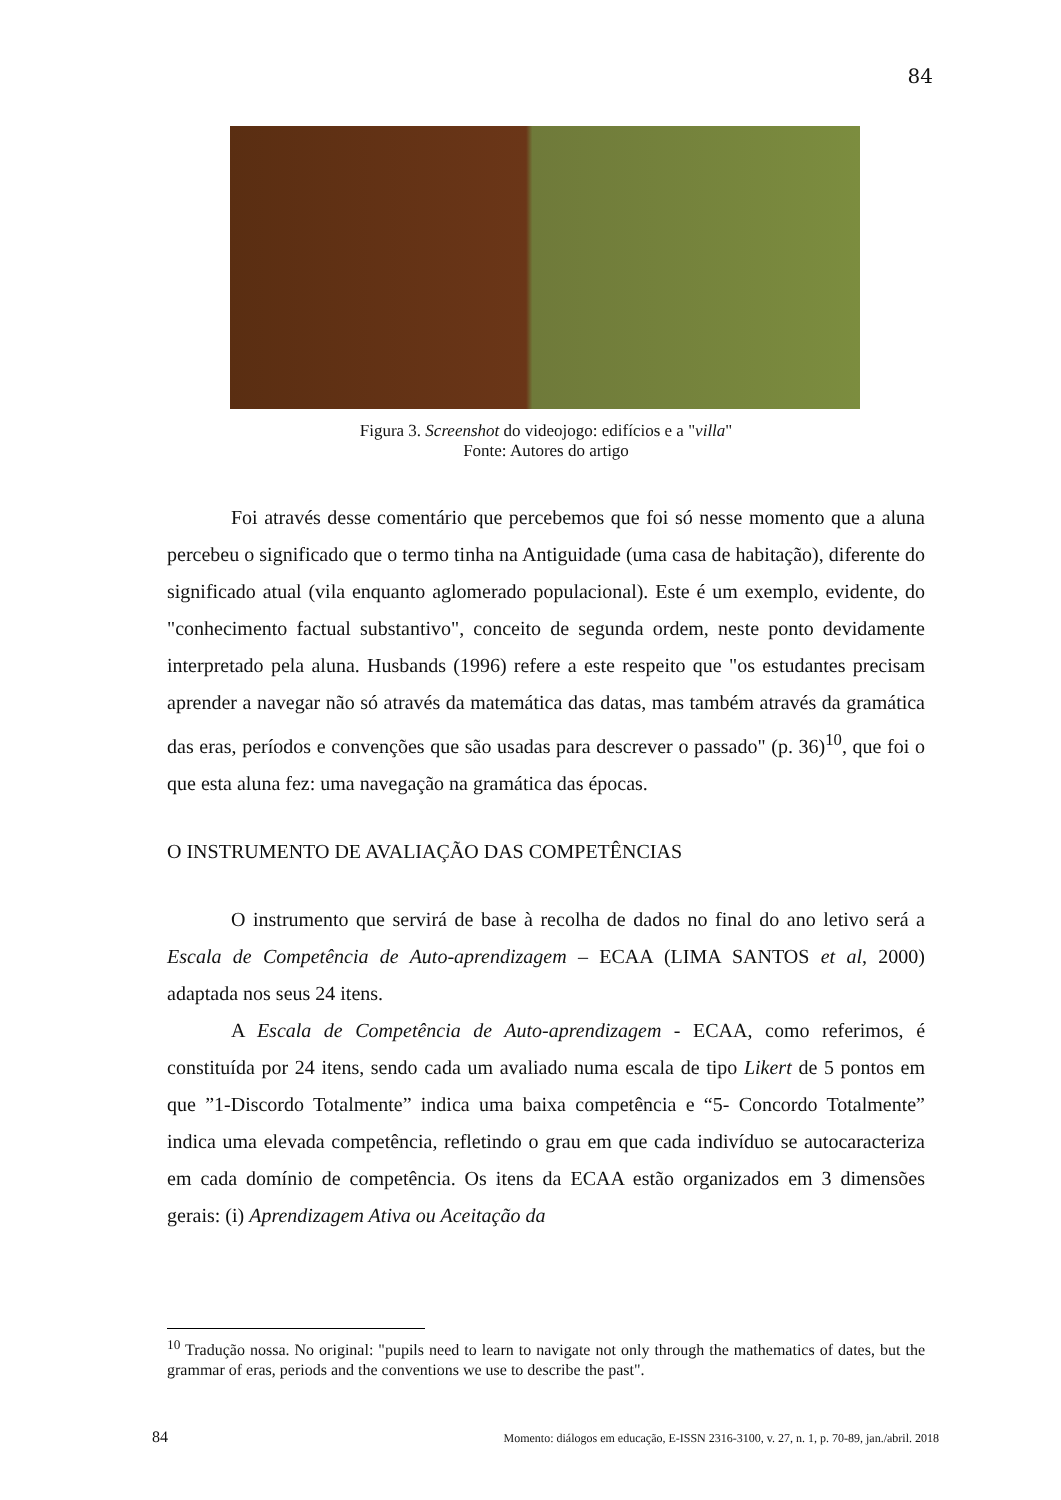84
Figura 3. Screenshot do videojogo: edifícios e a "villa"
Fonte: Autores do artigo
Foi através desse comentário que percebemos que foi só nesse momento que a aluna percebeu o significado que o termo tinha na Antiguidade (uma casa de habitação), diferente do significado atual (vila enquanto aglomerado populacional). Este é um exemplo, evidente, do "conhecimento factual substantivo", conceito de segunda ordem, neste ponto devidamente interpretado pela aluna. Husbands (1996) refere a este respeito que "os estudantes precisam aprender a navegar não só através da matemática das datas, mas também através da gramática das eras, períodos e convenções que são usadas para descrever o passado" (p. 36)<sup>10</sup>, que foi o que esta aluna fez: uma navegação na gramática das épocas.
O INSTRUMENTO DE AVALIAÇÃO DAS COMPETÊNCIAS
O instrumento que servirá de base à recolha de dados no final do ano letivo será a Escala de Competência de Auto-aprendizagem – ECAA (LIMA SANTOS et al, 2000) adaptada nos seus 24 itens.
A Escala de Competência de Auto-aprendizagem - ECAA, como referimos, é constituída por 24 itens, sendo cada um avaliado numa escala de tipo Likert de 5 pontos em que ”1-Discordo Totalmente” indica uma baixa competência e “5- Concordo Totalmente” indica uma elevada competência, refletindo o grau em que cada indivíduo se autocaracteriza em cada domínio de competência. Os itens da ECAA estão organizados em 3 dimensões gerais: (i) Aprendizagem Ativa ou Aceitação da
<sup>10</sup> Tradução nossa. No original: "pupils need to learn to navigate not only through the mathematics of dates, but the grammar of eras, periods and the conventions we use to describe the past".
84 Momento: diálogos em educação, E-ISSN 2316-3100, v. 27, n. 1, p. 70-89, jan./abril. 2018